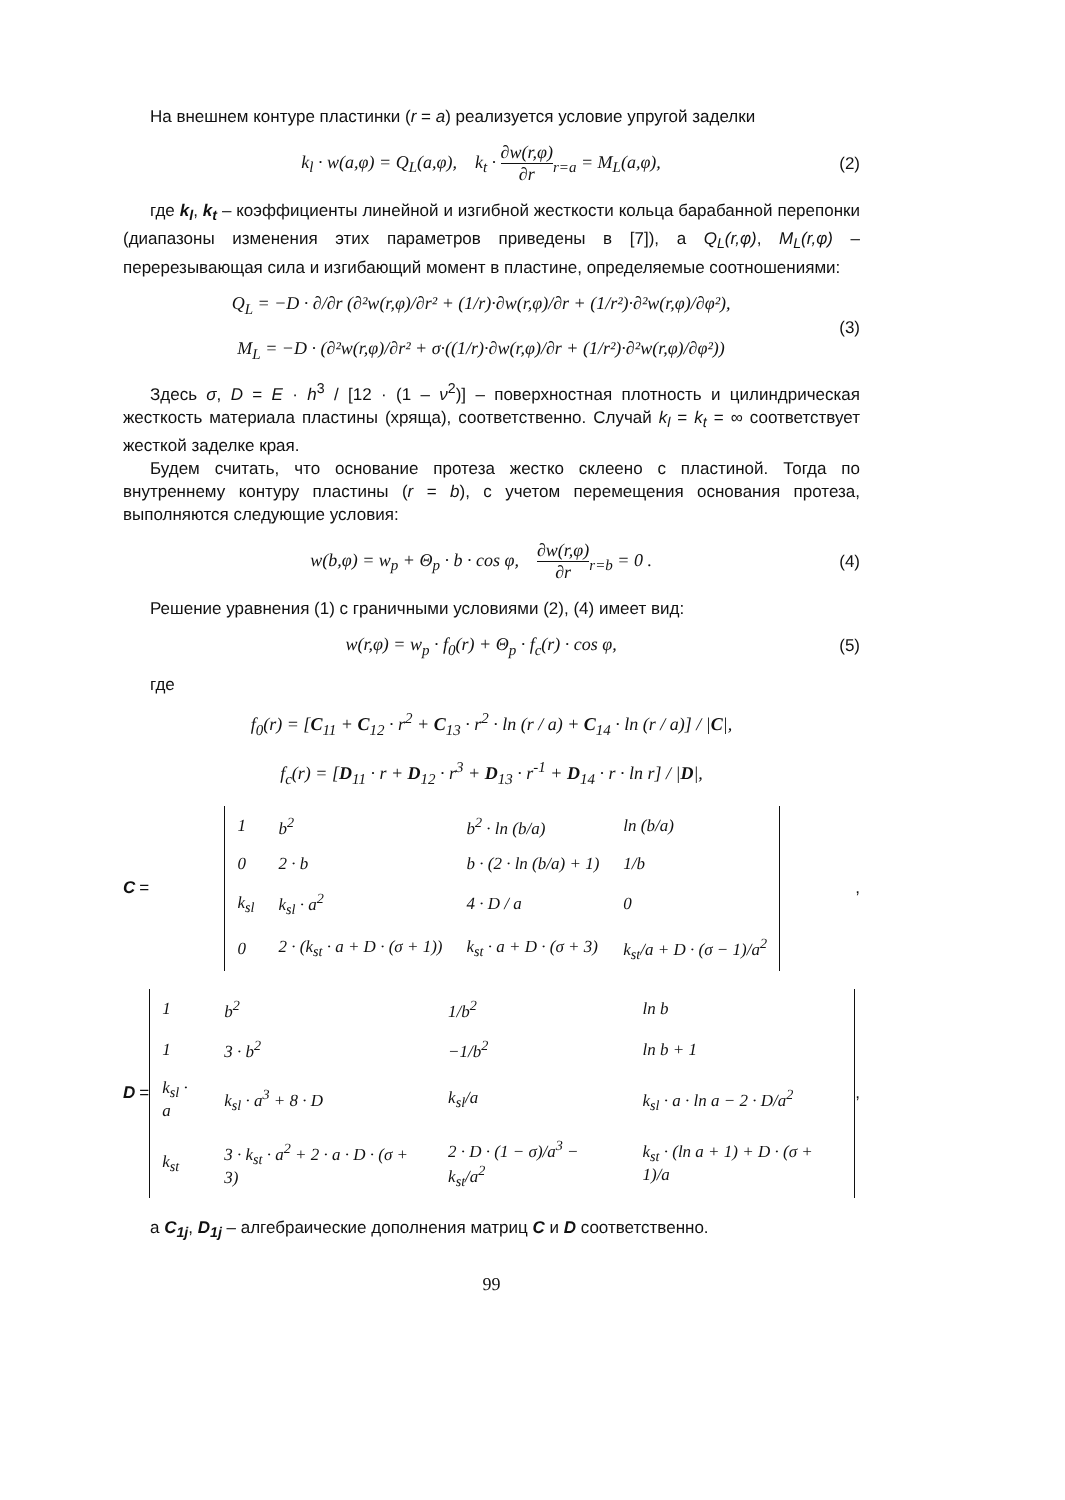На внешнем контуре пластинки (r = a) реализуется условие упругой заделки
k<sub>l</sub> · w(a,φ) = Q<sub>L</sub>(a,φ), k<sub>t</sub> · ∂w(r,φ) ∂r<sub>r=a</sub> = M<sub>L</sub>(a,φ),
(2)
где k<sub>l</sub>, k<sub>t</sub> – коэффициенты линейной и изгибной жесткости кольца барабанной перепонки (диапазоны изменения этих параметров приведены в [7]), а Q<sub>L</sub>(r,φ), M<sub>L</sub>(r,φ) – перерезывающая сила и изгибающий момент в пластине, определяемые соотношениями:
Q<sub>L</sub> = −D · ∂/∂r (∂²w(r,φ)/∂r² + (1/r)·∂w(r,φ)/∂r + (1/r²)·∂²w(r,φ)/∂φ²),
M<sub>L</sub> = −D · (∂²w(r,φ)/∂r² + σ·((1/r)·∂w(r,φ)/∂r + (1/r²)·∂²w(r,φ)/∂φ²))
(3)
Здесь σ, D = E · h<sup>3</sup> / [12 · (1 – ν<sup>2</sup>)] – поверхностная плотность и цилиндрическая жесткость материала пластины (хряща), соответственно. Случай k<sub>l</sub> = k<sub>t</sub> = ∞ соответствует жесткой заделке края.
Будем считать, что основание протеза жестко склеено с пластиной. Тогда по внутреннему контуру пластины (r = b), с учетом перемещения основания протеза, выполняются следующие условия:
w(b,φ) = w<sub>p</sub> + Θ<sub>p</sub> · b · cos φ, ∂w(r,φ) ∂r<sub>r=b</sub> = 0 .
(4)
Решение уравнения (1) с граничными условиями (2), (4) имеет вид:
w(r,φ) = w<sub>p</sub> · f<sub>0</sub>(r) + Θ<sub>p</sub> · f<sub>c</sub>(r) · cos φ,
(5)
где
f<sub>0</sub>(r) = [C<sub>11</sub> + C<sub>12</sub> · r<sup>2</sup> + C<sub>13</sub> · r<sup>2</sup> · ln (r / a) + C<sub>14</sub> · ln (r / a)] / |C|,
f<sub>c</sub>(r) = [D<sub>11</sub> · r + D<sub>12</sub> · r<sup>3</sup> + D<sub>13</sub> · r<sup>-1</sup> + D<sub>14</sub> · r · ln r] / |D|,
C =
| 1 | b<sup>2</sup> | b<sup>2</sup> · ln (b/a) | ln (b/a) |
| 0 | 2 · b | b · (2 · ln (b/a) + 1) | 1/b |
| k<sub>sl</sub> | k<sub>sl</sub> · a<sup>2</sup> | 4 · D / a | 0 |
| 0 | 2 · (k<sub>st</sub> · a + D · (σ + 1)) | k<sub>st</sub> · a + D · (σ + 3) | k<sub>st</sub>/a + D · (σ − 1)/a<sup>2</sup> |
,
D =
| 1 | b<sup>2</sup> | 1/b<sup>2</sup> | ln b |
| 1 | 3 · b<sup>2</sup> | −1/b<sup>2</sup> | ln b + 1 |
| k<sub>sl</sub> · a | k<sub>sl</sub> · a<sup>3</sup> + 8 · D | k<sub>sl</sub>/a | k<sub>sl</sub> · a · ln a − 2 · D/a<sup>2</sup> |
| k<sub>st</sub> | 3 · k<sub>st</sub> · a<sup>2</sup> + 2 · a · D · (σ + 3) | 2 · D · (1 − σ)/a<sup>3</sup> − k<sub>st</sub>/a<sup>2</sup> | k<sub>st</sub> · (ln a + 1) + D · (σ + 1)/a |
,
а C<sub>1j</sub>, D<sub>1j</sub> – алгебраические дополнения матриц C и D соответственно.
99